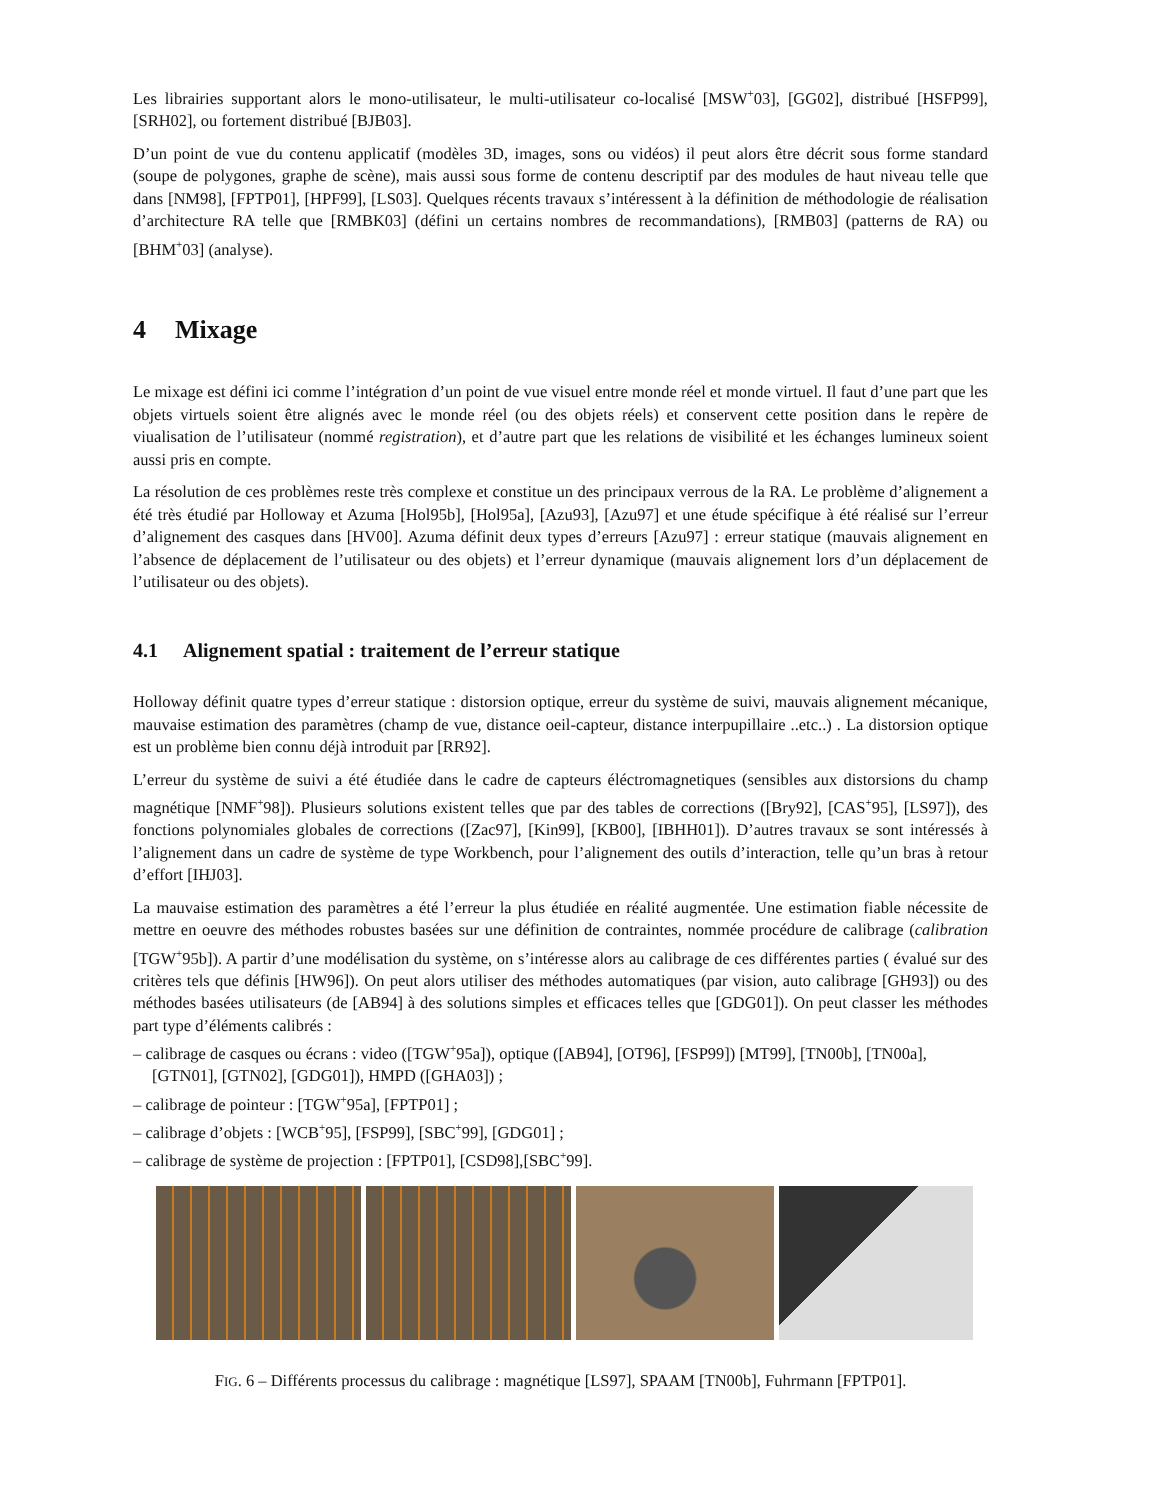Les librairies supportant alors le mono-utilisateur, le multi-utilisateur co-localisé [MSW<sup>+</sup>03], [GG02], distribué [HSFP99], [SRH02], ou fortement distribué [BJB03].
D’un point de vue du contenu applicatif (modèles 3D, images, sons ou vidéos) il peut alors être décrit sous forme standard (soupe de polygones, graphe de scène), mais aussi sous forme de contenu descriptif par des modules de haut niveau telle que dans [NM98], [FPTP01], [HPF99], [LS03]. Quelques récents travaux s’intéressent à la définition de méthodologie de réalisation d’architecture RA telle que [RMBK03] (défini un certains nombres de recommandations), [RMB03] (patterns de RA) ou [BHM<sup>+</sup>03] (analyse).
4 Mixage
Le mixage est défini ici comme l’intégration d’un point de vue visuel entre monde réel et monde virtuel. Il faut d’une part que les objets virtuels soient être alignés avec le monde réel (ou des objets réels) et conservent cette position dans le repère de viualisation de l’utilisateur (nommé registration), et d’autre part que les relations de visibilité et les échanges lumineux soient aussi pris en compte.
La résolution de ces problèmes reste très complexe et constitue un des principaux verrous de la RA. Le problème d’alignement a été très étudié par Holloway et Azuma [Hol95b], [Hol95a], [Azu93], [Azu97] et une étude spécifique à été réalisé sur l’erreur d’alignement des casques dans [HV00]. Azuma définit deux types d’erreurs [Azu97] : erreur statique (mauvais alignement en l’absence de déplacement de l’utilisateur ou des objets) et l’erreur dynamique (mauvais alignement lors d’un déplacement de l’utilisateur ou des objets).
4.1 Alignement spatial : traitement de l’erreur statique
Holloway définit quatre types d’erreur statique : distorsion optique, erreur du système de suivi, mauvais alignement mécanique, mauvaise estimation des paramètres (champ de vue, distance oeil-capteur, distance interpupillaire ..etc..) . La distorsion optique est un problème bien connu déjà introduit par [RR92].
L’erreur du système de suivi a été étudiée dans le cadre de capteurs éléctromagnetiques (sensibles aux distorsions du champ magnétique [NMF<sup>+</sup>98]). Plusieurs solutions existent telles que par des tables de corrections ([Bry92], [CAS<sup>+</sup>95], [LS97]), des fonctions polynomiales globales de corrections ([Zac97], [Kin99], [KB00], [IBHH01]). D’autres travaux se sont intéressés à l’alignement dans un cadre de système de type Workbench, pour l’alignement des outils d’interaction, telle qu’un bras à retour d’effort [IHJ03].
La mauvaise estimation des paramètres a été l’erreur la plus étudiée en réalité augmentée. Une estimation fiable nécessite de mettre en oeuvre des méthodes robustes basées sur une définition de contraintes, nommée procédure de calibrage (calibration [TGW<sup>+</sup>95b]). A partir d’une modélisation du système, on s’intéresse alors au calibrage de ces différentes parties ( évalué sur des critères tels que définis [HW96]). On peut alors utiliser des méthodes automatiques (par vision, auto calibrage [GH93]) ou des méthodes basées utilisateurs (de [AB94] à des solutions simples et efficaces telles que [GDG01]). On peut classer les méthodes part type d’éléments calibrés :
– calibrage de casques ou écrans : video ([TGW<sup>+</sup>95a]), optique ([AB94], [OT96], [FSP99]) [MT99], [TN00b], [TN00a], [GTN01], [GTN02], [GDG01]), HMPD ([GHA03]) ;
– calibrage de pointeur : [TGW<sup>+</sup>95a], [FPTP01] ;
– calibrage d’objets : [WCB<sup>+</sup>95], [FSP99], [SBC<sup>+</sup>99], [GDG01] ;
– calibrage de système de projection : [FPTP01], [CSD98],[SBC<sup>+</sup>99].
FIG. 6 – Différents processus du calibrage : magnétique [LS97], SPAAM [TN00b], Fuhrmann [FPTP01].